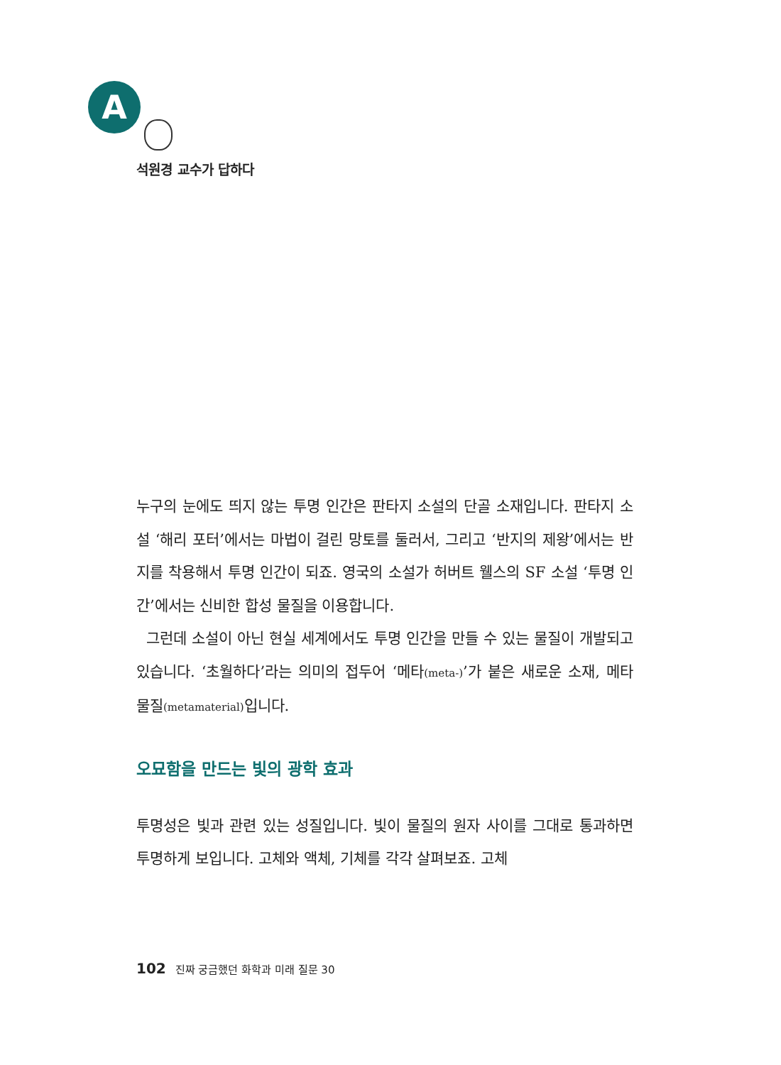A
석원경 교수가 답하다
누구의 눈에도 띄지 않는 투명 인간은 판타지 소설의 단골 소재입니다. 판타지 소설 ‘해리 포터’에서는 마법이 걸린 망토를 둘러서, 그리고 ‘반지의 제왕’에서는 반지를 착용해서 투명 인간이 되죠. 영국의 소설가 허버트 웰스의 SF 소설 ‘투명 인간’에서는 신비한 합성 물질을 이용합니다.
그런데 소설이 아닌 현실 세계에서도 투명 인간을 만들 수 있는 물질이 개발되고 있습니다. ‘초월하다’라는 의미의 접두어 ‘메타(meta-)’가 붙은 새로운 소재, 메타 물질(metamaterial) 입니다.
오묘함을 만드는 빛의 광학 효과
투명성은 빛과 관련 있는 성질입니다. 빛이 물질의 원자 사이를 그대로 통과하면 투명하게 보입니다. 고체와 액체, 기체를 각각 살펴보죠. 고체
102 진짜 궁금했던 화학과 미래 질문 30